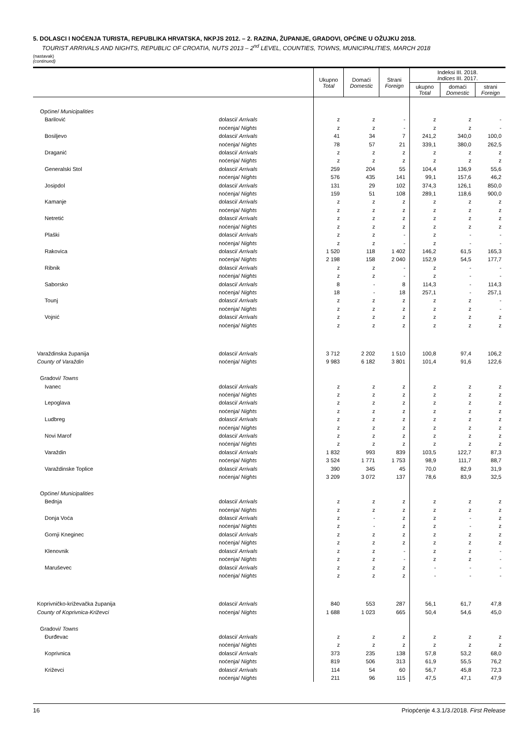5. DOLASCI I NOĆENJA TURISTA, REPUBLIKA HRVATSKA, NKPJS 2012. – 2. RAZINA, ŽUPANIJE, GRADOVI, OPĆINE U OŽUJKU 2018.
TOURIST ARRIVALS AND NIGHTS, REPUBLIC OF CROATIA, NUTS 2013 – 2<sup>nd</sup> LEVEL, COUNTIES, TOWNS, MUNICIPALITIES, MARCH 2018
(nastavak)
(continued)
| | | Ukupno Total | Domaći Domestic | Strani Foreign | Indeksi III. 2018. Indices III. 2017. | | |
| --- | --- | --- | --- | --- | --- | --- | --- |
| | | | | | ukupno Total | domaći Domestic | strani Foreign |
| Općine/ Municipalities | | | | | | | |
| Barilović | dolasci/ Arrivals | z | z | - | z | z | - |
| | noćenja/ Nights | z | z | - | z | z | - |
| Bosiljevo | dolasci/ Arrivals | 41 | 34 | 7 | 241,2 | 340,0 | 100,0 |
| | noćenja/ Nights | 78 | 57 | 21 | 339,1 | 380,0 | 262,5 |
| Draganić | dolasci/ Arrivals | z | z | z | z | z | z |
| | noćenja/ Nights | z | z | z | z | z | z |
| Generalski Stol | dolasci/ Arrivals | 259 | 204 | 55 | 104,4 | 136,9 | 55,6 |
| | noćenja/ Nights | 576 | 435 | 141 | 99,1 | 157,6 | 46,2 |
| Josipdol | dolasci/ Arrivals | 131 | 29 | 102 | 374,3 | 126,1 | 850,0 |
| | noćenja/ Nights | 159 | 51 | 108 | 289,1 | 118,6 | 900,0 |
| Kamanje | dolasci/ Arrivals | z | z | z | z | z | z |
| | noćenja/ Nights | z | z | z | z | z | z |
| Netretić | dolasci/ Arrivals | z | z | z | z | z | z |
| | noćenja/ Nights | z | z | z | z | z | z |
| Plaški | dolasci/ Arrivals | z | z | - | z | - | - |
| | noćenja/ Nights | z | z | - | z | - | - |
| Rakovica | dolasci/ Arrivals | 1 520 | 118 | 1 402 | 146,2 | 61,5 | 165,3 |
| | noćenja/ Nights | 2 198 | 158 | 2 040 | 152,9 | 54,5 | 177,7 |
| Ribnik | dolasci/ Arrivals | z | z | - | z | - | - |
| | noćenja/ Nights | z | z | - | z | - | - |
| Saborsko | dolasci/ Arrivals | 8 | - | 8 | 114,3 | - | 114,3 |
| | noćenja/ Nights | 18 | - | 18 | 257,1 | - | 257,1 |
| Tounj | dolasci/ Arrivals | z | z | z | z | z | - |
| | noćenja/ Nights | z | z | z | z | z | - |
| Vojnić | dolasci/ Arrivals | z | z | z | z | z | z |
| | noćenja/ Nights | z | z | z | z | z | z |
| Varaždinska županija | dolasci/ Arrivals | 3 712 | 2 202 | 1 510 | 100,8 | 97,4 | 106,2 |
| County of Varaždin | noćenja/ Nights | 9 983 | 6 182 | 3 801 | 101,4 | 91,6 | 122,6 |
| Gradovi/ Towns | | | | | | | |
| Ivanec | dolasci/ Arrivals | z | z | z | z | z | z |
| | noćenja/ Nights | z | z | z | z | z | z |
| Lepoglava | dolasci/ Arrivals | z | z | z | z | z | z |
| | noćenja/ Nights | z | z | z | z | z | z |
| Ludbreg | dolasci/ Arrivals | z | z | z | z | z | z |
| | noćenja/ Nights | z | z | z | z | z | z |
| Novi Marof | dolasci/ Arrivals | z | z | z | z | z | z |
| | noćenja/ Nights | z | z | z | z | z | z |
| Varaždin | dolasci/ Arrivals | 1 832 | 993 | 839 | 103,5 | 122,7 | 87,3 |
| | noćenja/ Nights | 3 524 | 1 771 | 1 753 | 98,9 | 111,7 | 88,7 |
| Varaždinske Toplice | dolasci/ Arrivals | 390 | 345 | 45 | 70,0 | 82,9 | 31,9 |
| | noćenja/ Nights | 3 209 | 3 072 | 137 | 78,6 | 83,9 | 32,5 |
| Općine/ Municipalities | | | | | | | |
| Bednja | dolasci/ Arrivals | z | z | z | z | z | z |
| | noćenja/ Nights | z | z | z | z | z | z |
| Donja Voća | dolasci/ Arrivals | z | - | z | z | - | z |
| | noćenja/ Nights | z | - | z | z | - | z |
| Gornji Kneginec | dolasci/ Arrivals | z | z | z | z | z | z |
| | noćenja/ Nights | z | z | z | z | z | z |
| Klenovnik | dolasci/ Arrivals | z | z | - | z | z | - |
| | noćenja/ Nights | z | z | - | z | z | - |
| Maruševec | dolasci/ Arrivals | z | z | z | - | - | - |
| | noćenja/ Nights | z | z | z | - | - | - |
| Koprivničko-križevačka županija | dolasci/ Arrivals | 840 | 553 | 287 | 56,1 | 61,7 | 47,8 |
| County of Koprivnica-Križevci | noćenja/ Nights | 1 688 | 1 023 | 665 | 50,4 | 54,6 | 45,0 |
| Gradovi/ Towns | | | | | | | |
| Đurđevac | dolasci/ Arrivals | z | z | z | z | z | z |
| | noćenja/ Nights | z | z | z | z | z | z |
| Koprivnica | dolasci/ Arrivals | 373 | 235 | 138 | 57,8 | 53,2 | 68,0 |
| | noćenja/ Nights | 819 | 506 | 313 | 61,9 | 55,5 | 76,2 |
| Križevci | dolasci/ Arrivals | 114 | 54 | 60 | 56,7 | 45,8 | 72,3 |
| | noćenja/ Nights | 211 | 96 | 115 | 47,5 | 47,1 | 47,9 |
16 Priopćenje 4.3.1/3./2018. First Release